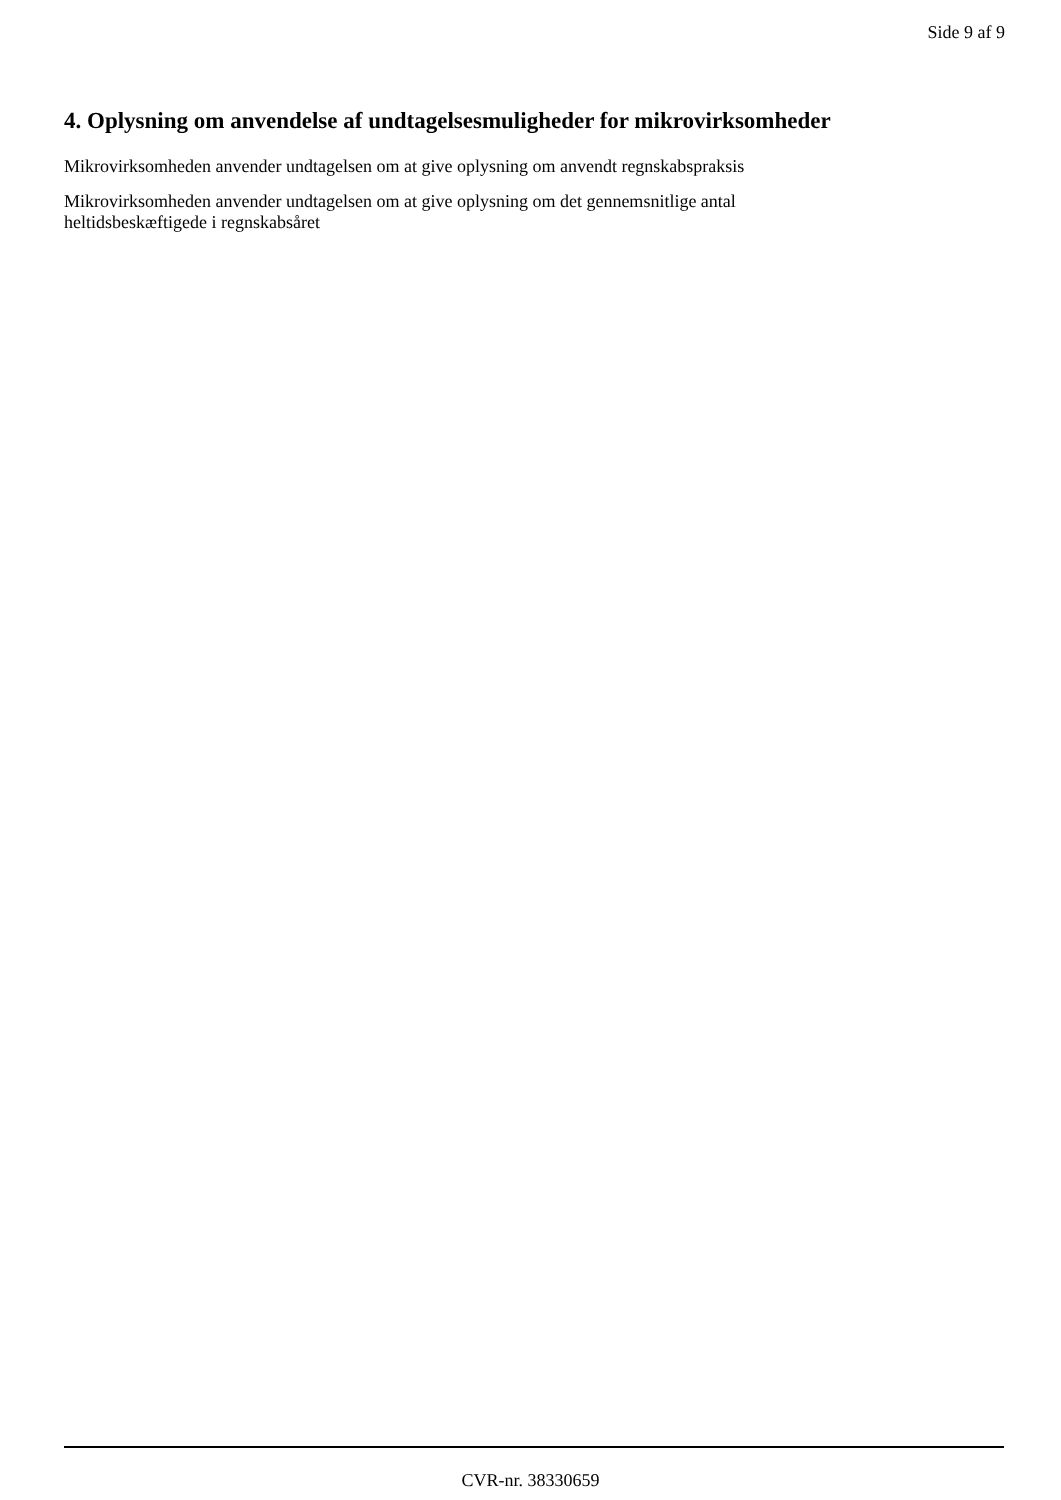Side 9 af 9
4. Oplysning om anvendelse af undtagelsesmuligheder for mikrovirksomheder
Mikrovirksomheden anvender undtagelsen om at give oplysning om anvendt regnskabspraksis
Mikrovirksomheden anvender undtagelsen om at give oplysning om det gennemsnitlige antal
heltidsbeskæftigede i regnskabsåret
CVR-nr. 38330659